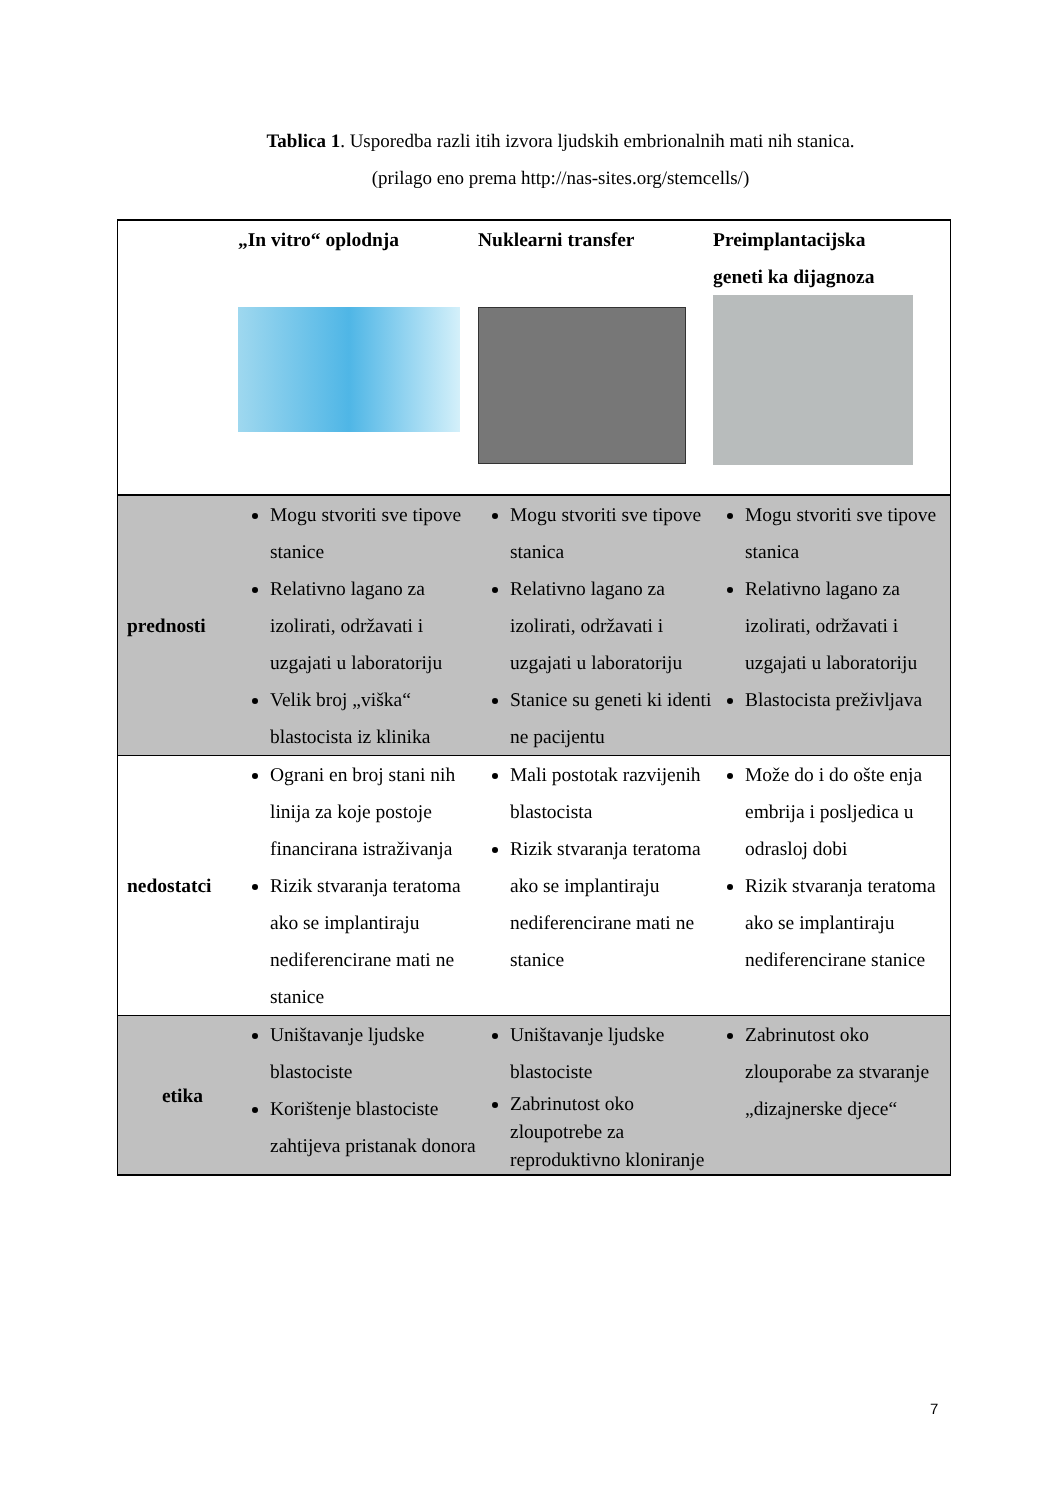Tablica 1. Usporedba razli itih izvora ljudskih embrionalnih mati nih stanica.
(prilago eno prema http://nas-sites.org/stemcells/)
| | „In vitro“ oplodnja | Nuklearni transfer | Preimplantacijska geneti ka dijagnoza |
| --- | --- | --- | --- |
| prednosti | Mogu stvoriti sve tipove stanice Relativno lagano za izolirati, održavati i uzgajati u laboratoriju Velik broj „viška“ blastocista iz klinika | Mogu stvoriti sve tipove stanica Relativno lagano za izolirati, održavati i uzgajati u laboratoriju Stanice su geneti ki identi ne pacijentu | Mogu stvoriti sve tipove stanica Relativno lagano za izolirati, održavati i uzgajati u laboratoriju Blastocista preživljava |
| nedostatci | Ograni en broj stani nih linija za koje postoje financirana istraživanja Rizik stvaranja teratoma ako se implantiraju nediferencirane mati ne stanice | Mali postotak razvijenih blastocista Rizik stvaranja teratoma ako se implantiraju nediferencirane mati ne stanice | Može do i do ošte enja embrija i posljedica u odrasloj dobi Rizik stvaranja teratoma ako se implantiraju nediferencirane stanice |
| etika | Uništavanje ljudske blastociste Korištenje blastociste zahtijeva pristanak donora | Uništavanje ljudske blastociste Zabrinutost oko zloupotrebe za reproduktivno kloniranje | Zabrinutost oko zlouporabe za stvaranje „dizajnerske djece“ |
7